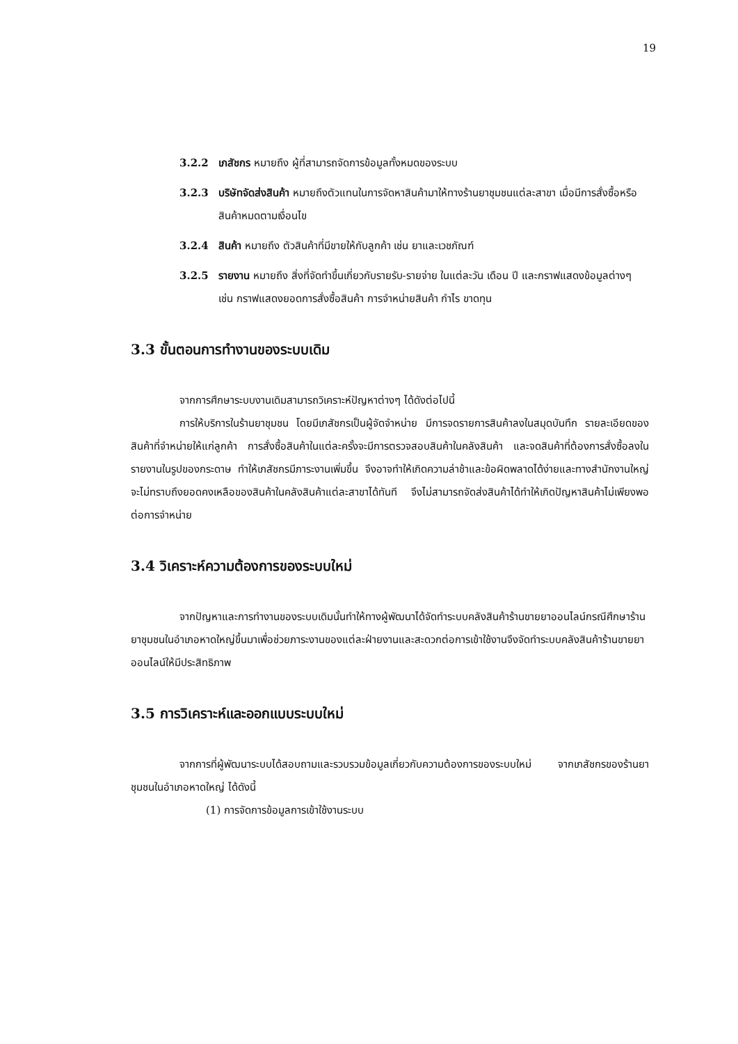19
3.2.2 เภสัชกร หมายถึง ผู้ที่สามารถจัดการข้อมูลทั้งหมดของระบบ
3.2.3 บริษัทจัดส่งสินค้า หมายถึงตัวแทนในการจัดหาสินค้ามาให้ทางร้านยาชุมชนแต่ละสาขา เมื่อมีการสั่งซื้อหรือสินค้าหมดตามเงื่อนไข
3.2.4 สินค้า หมายถึง ตัวสินค้าที่มีขายให้กับลูกค้า เช่น ยาและเวชภัณฑ์
3.2.5 รายงาน หมายถึง สิ่งที่จัดทำขึ้นเกี่ยวกับรายรับ-รายจ่าย ในแต่ละวัน เดือน ปี และกราฟแสดงข้อมูลต่างๆ เช่น กราฟแสดงยอดการสั่งซื้อสินค้า การจำหน่ายสินค้า กำไร ขาดทุน
3.3 ขั้นตอนการทำงานของระบบเดิม
จากการศึกษาระบบงานเดิมสามารถวิเคราะห์ปัญหาต่างๆ ได้ดังต่อไปนี้
การให้บริการในร้านยาชุมชน โดยมีเภสัชกรเป็นผู้จัดจำหน่าย มีการจดรายการสินค้าลงในสมุดบันทึก รายละเอียดของสินค้าที่จำหน่ายให้แก่ลูกค้า การสั่งซื้อสินค้าในแต่ละครั้งจะมีการตรวจสอบสินค้าในคลังสินค้า และจดสินค้าที่ต้องการสั่งซื้อลงในรายงานในรูปของกระดาษ ทำให้เภสัชกรมีภาระงานเพิ่มขึ้น จึงอาจทำให้เกิดความล่าช้าและข้อผิดพลาดได้ง่ายและทางสำนักงานใหญ่จะไม่ทราบถึงยอดคงเหลือของสินค้าในคลังสินค้าแต่ละสาขาได้ทันที จึงไม่สามารถจัดส่งสินค้าได้ทำให้เกิดปัญหาสินค้าไม่เพียงพอต่อการจำหน่าย
3.4 วิเคราะห์ความต้องการของระบบใหม่
จากปัญหาและการทำงานของระบบเดิมนั้นทำให้ทางผู้พัฒนาได้จัดทำระบบคลังสินค้าร้านขายยาออนไลน์กรณีศึกษาร้านยาชุมชนในอำเภอหาดใหญ่ขึ้นมาเพื่อช่วยภาระงานของแต่ละฝ่ายงานและสะดวกต่อการเข้าใช้งานจึงจัดทำระบบคลังสินค้าร้านขายยาออนไลน์ให้มีประสิทธิภาพ
3.5 การวิเคราะห์และออกแบบระบบใหม่
จากการที่ผู้พัฒนาระบบได้สอบถามและรวบรวมข้อมูลเกี่ยวกับความต้องการของระบบใหม่ จากเภสัชกรของร้านยาชุมชนในอำเภอหาดใหญ่ ได้ดังนี้
(1) การจัดการข้อมูลการเข้าใช้งานระบบ